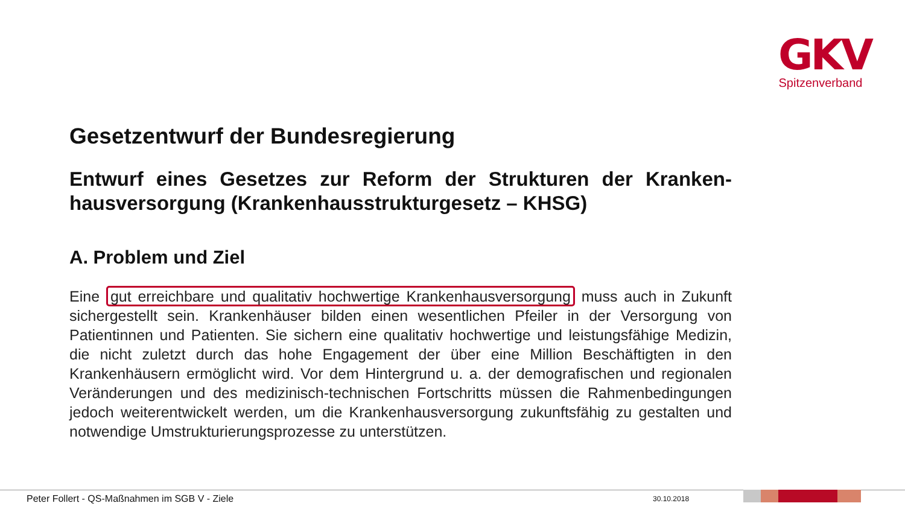GKV
Spitzenverband
Gesetzentwurf der Bundesregierung
Entwurf eines Gesetzes zur Reform der Strukturen der Kranken­hausversorgung (Krankenhausstrukturgesetz – KHSG)
A. Problem und Ziel
Eine gut erreichbare und qualitativ hochwertige Krankenhausversorgung muss auch in Zukunft sichergestellt sein. Krankenhäuser bilden einen wesentlichen Pfeiler in der Ver­sorgung von Patientinnen und Patienten. Sie sichern eine qualitativ hochwertige und leis­tungsfähige Medizin, die nicht zuletzt durch das hohe Engagement der über eine Million Beschäftigten in den Krankenhäusern ermöglicht wird. Vor dem Hintergrund u. a. der de­mografischen und regionalen Veränderungen und des medizinisch-technischen Fort­schritts müssen die Rahmenbedingungen jedoch weiterentwickelt werden, um die Kran­kenhausversorgung zukunftsfähig zu gestalten und notwendige Umstrukturierungsprozes­se zu unterstützen.
Peter Follert - QS-Maßnahmen im SGB V - Ziele
30.10.2018